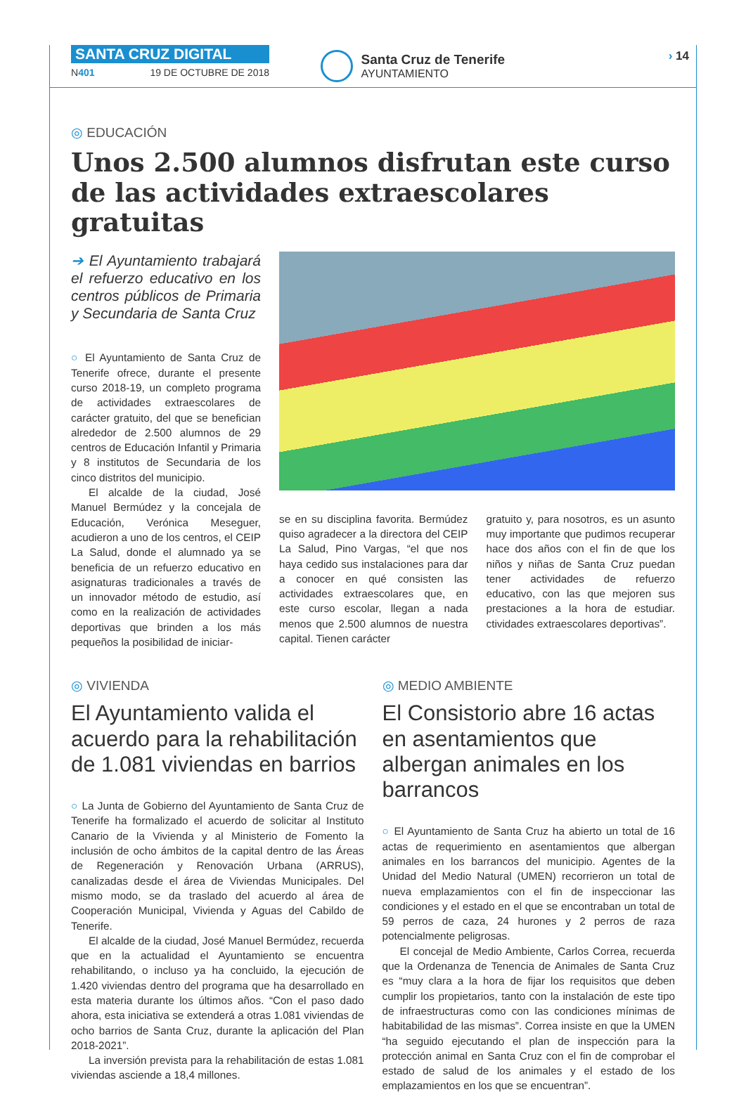SANTA CRUZ DIGITAL
N401 19 DE OCTUBRE DE 2018
Santa Cruz de Tenerife
AYUNTAMIENTO
› 14
◎ EDUCACIÓN
Unos 2.500 alumnos disfrutan este curso de las actividades extraescolares gratuitas
➔ El Ayuntamiento trabajará el refuerzo educativo en los centros públicos de Primaria y Secundaria de Santa Cruz
○ El Ayuntamiento de Santa Cruz de Tenerife ofrece, durante el presente curso 2018-19, un completo programa de actividades extraescolares de carácter gratuito, del que se benefician alrededor de 2.500 alumnos de 29 centros de Educación Infantil y Primaria y 8 institutos de Secundaria de los cinco distritos del municipio.
El alcalde de la ciudad, José Manuel Bermúdez y la concejala de Educación, Verónica Meseguer, acudieron a uno de los centros, el CEIP La Salud, donde el alumnado ya se beneficia de un refuerzo educativo en asignaturas tradicionales a través de un innovador método de estudio, así como en la realización de actividades deportivas que brinden a los más pequeños la posibilidad de iniciar-
se en su disciplina favorita. Bermúdez quiso agradecer a la directora del CEIP La Salud, Pino Vargas, “el que nos haya cedido sus instalaciones para dar a conocer en qué consisten las actividades extraescolares que, en este curso escolar, llegan a nada menos que 2.500 alumnos de nuestra capital. Tienen carácter
gratuito y, para nosotros, es un asunto muy importante que pudimos recuperar hace dos años con el fin de que los niños y niñas de Santa Cruz puedan tener actividades de refuerzo educativo, con las que mejoren sus prestaciones a la hora de estudiar. ctividades extraescolares deportivas”.
◎ VIVIENDA
El Ayuntamiento valida el acuerdo para la rehabilitación de 1.081 viviendas en barrios
○ La Junta de Gobierno del Ayuntamiento de Santa Cruz de Tenerife ha formalizado el acuerdo de solicitar al Instituto Canario de la Vivienda y al Ministerio de Fomento la inclusión de ocho ámbitos de la capital dentro de las Áreas de Regeneración y Renovación Urbana (ARRUS), canalizadas desde el área de Viviendas Municipales. Del mismo modo, se da traslado del acuerdo al área de Cooperación Municipal, Vivienda y Aguas del Cabildo de Tenerife.
El alcalde de la ciudad, José Manuel Bermúdez, recuerda que en la actualidad el Ayuntamiento se encuentra rehabilitando, o incluso ya ha concluido, la ejecución de 1.420 viviendas dentro del programa que ha desarrollado en esta materia durante los últimos años. “Con el paso dado ahora, esta iniciativa se extenderá a otras 1.081 viviendas de ocho barrios de Santa Cruz, durante la aplicación del Plan 2018-2021”.
La inversión prevista para la rehabilitación de estas 1.081 viviendas asciende a 18,4 millones.
◎ MEDIO AMBIENTE
El Consistorio abre 16 actas en asentamientos que albergan animales en los barrancos
○ El Ayuntamiento de Santa Cruz ha abierto un total de 16 actas de requerimiento en asentamientos que albergan animales en los barrancos del municipio. Agentes de la Unidad del Medio Natural (UMEN) recorrieron un total de nueva emplazamientos con el fin de inspeccionar las condiciones y el estado en el que se encontraban un total de 59 perros de caza, 24 hurones y 2 perros de raza potencialmente peligrosas.
El concejal de Medio Ambiente, Carlos Correa, recuerda que la Ordenanza de Tenencia de Animales de Santa Cruz es “muy clara a la hora de fijar los requisitos que deben cumplir los propietarios, tanto con la instalación de este tipo de infraestructuras como con las condiciones mínimas de habitabilidad de las mismas”. Correa insiste en que la UMEN “ha seguido ejecutando el plan de inspección para la protección animal en Santa Cruz con el fin de comprobar el estado de salud de los animales y el estado de los emplazamientos en los que se encuentran”.